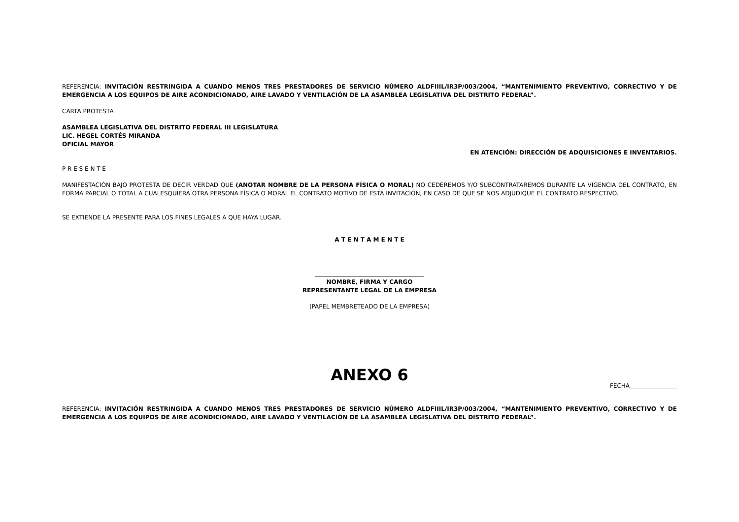REFERENCIA: INVITACIÓN RESTRINGIDA A CUANDO MENOS TRES PRESTADORES DE SERVICIO NÚMERO ALDFIIIL/IR3P/003/2004, “MANTENIMIENTO PREVENTIVO, CORRECTIVO Y DE EMERGENCIA A LOS EQUIPOS DE AIRE ACONDICIONADO, AIRE LAVADO Y VENTILACIÓN DE LA ASAMBLEA LEGISLATIVA DEL DISTRITO FEDERAL”.
CARTA PROTESTA
ASAMBLEA LEGISLATIVA DEL DISTRITO FEDERAL III LEGISLATURA
LIC. HEGEL CORTÉS MIRANDA
OFICIAL MAYOR
EN ATENCIÓN: DIRECCIÓN DE ADQUISICIONES E INVENTARIOS.
P R E S E N T E
MANIFESTACIÓN BAJO PROTESTA DE DECIR VERDAD QUE (ANOTAR NOMBRE DE LA PERSONA FÍSICA O MORAL) NO CEDEREMOS Y/O SUBCONTRATAREMOS DURANTE LA VIGENCIA DEL CONTRATO, EN FORMA PARCIAL O TOTAL A CUALESQUIERA OTRA PERSONA FÍSICA O MORAL EL CONTRATO MOTIVO DE ESTA INVITACIÓN, EN CASO DE QUE SE NOS ADJUDIQUE EL CONTRATO RESPECTIVO.
SE EXTIENDE LA PRESENTE PARA LOS FINES LEGALES A QUE HAYA LUGAR.
A T E N T A M E N T E
_____________________________________
NOMBRE, FIRMA Y CARGO
REPRESENTANTE LEGAL DE LA EMPRESA
(PAPEL MEMBRETEADO DE LA EMPRESA)
ANEXO 6
FECHA________________
REFERENCIA: INVITACIÓN RESTRINGIDA A CUANDO MENOS TRES PRESTADORES DE SERVICIO NÚMERO ALDFIIIL/IR3P/003/2004, “MANTENIMIENTO PREVENTIVO, CORRECTIVO Y DE EMERGENCIA A LOS EQUIPOS DE AIRE ACONDICIONADO, AIRE LAVADO Y VENTILACIÓN DE LA ASAMBLEA LEGISLATIVA DEL DISTRITO FEDERAL”.